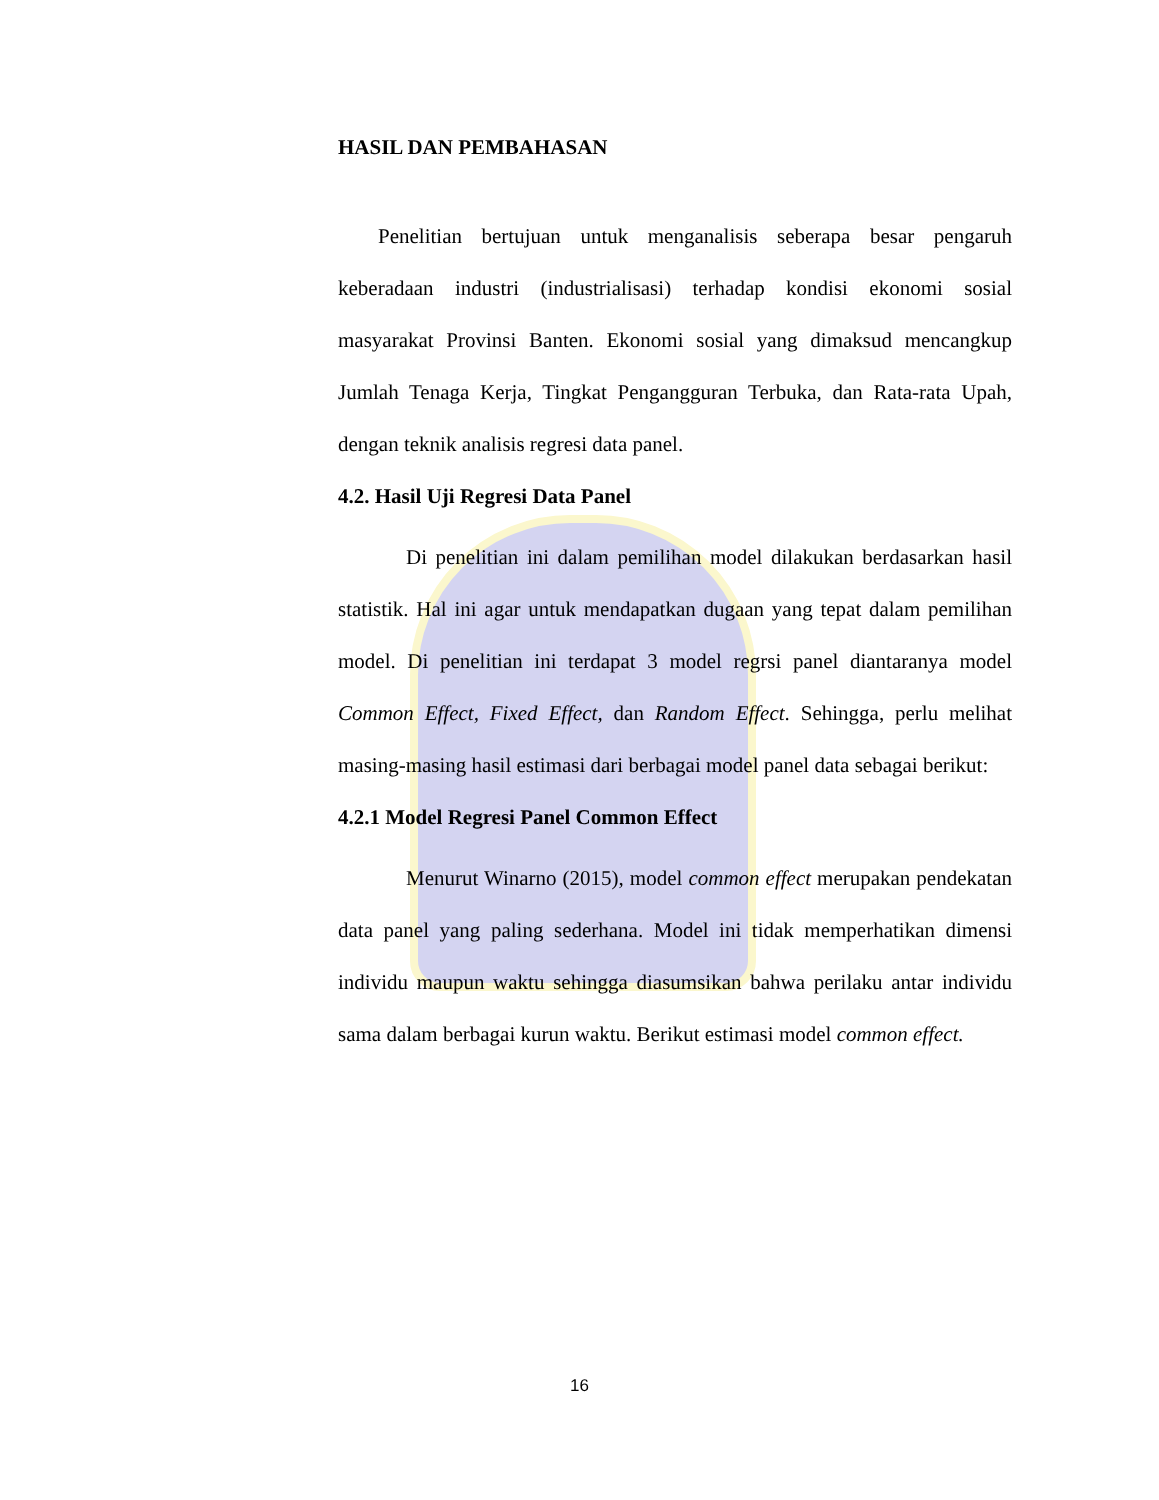HASIL DAN PEMBAHASAN
Penelitian bertujuan untuk menganalisis seberapa besar pengaruh keberadaan industri (industrialisasi) terhadap kondisi ekonomi sosial masyarakat Provinsi Banten. Ekonomi sosial yang dimaksud mencangkup Jumlah Tenaga Kerja, Tingkat Pengangguran Terbuka, dan Rata-rata Upah, dengan teknik analisis regresi data panel.
4.2. Hasil Uji Regresi Data Panel
Di penelitian ini dalam pemilihan model dilakukan berdasarkan hasil statistik. Hal ini agar untuk mendapatkan dugaan yang tepat dalam pemilihan model. Di penelitian ini terdapat 3 model regrsi panel diantaranya model Common Effect, Fixed Effect, dan Random Effect. Sehingga, perlu melihat masing-masing hasil estimasi dari berbagai model panel data sebagai berikut:
4.2.1 Model Regresi Panel Common Effect
Menurut Winarno (2015), model common effect merupakan pendekatan data panel yang paling sederhana. Model ini tidak memperhatikan dimensi individu maupun waktu sehingga diasumsikan bahwa perilaku antar individu sama dalam berbagai kurun waktu. Berikut estimasi model common effect.
16